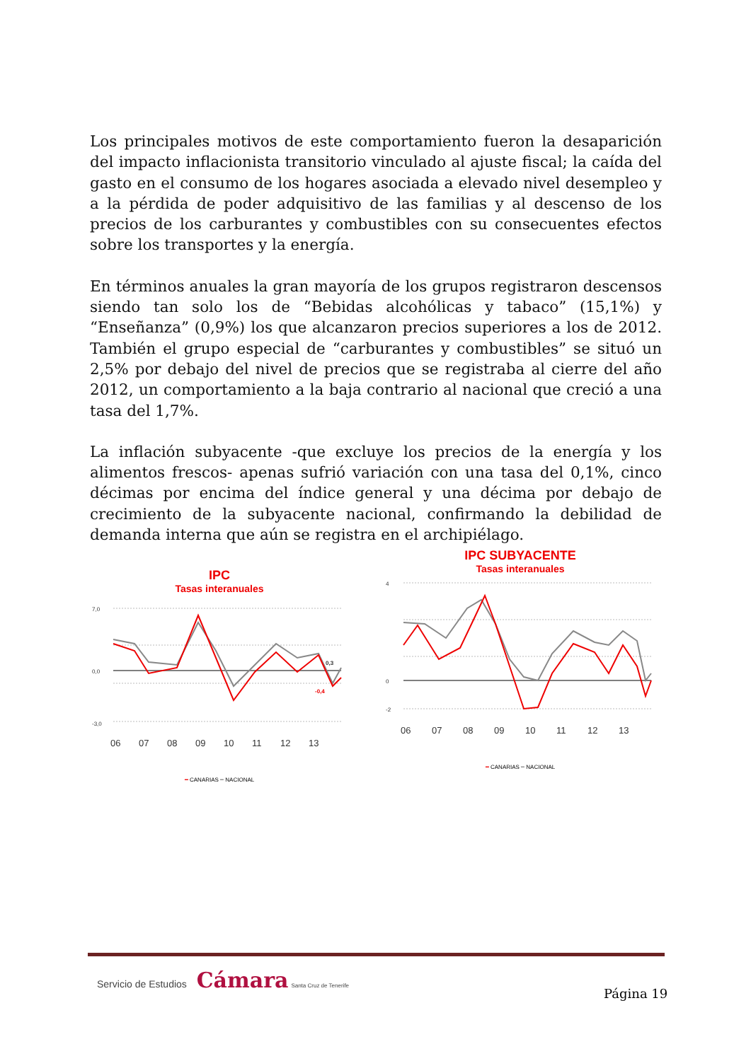Los principales motivos de este comportamiento fueron la desaparición del impacto inflacionista transitorio vinculado al ajuste fiscal; la caída del gasto en el consumo de los hogares asociada a elevado nivel desempleo y a la pérdida de poder adquisitivo de las familias y al descenso de los precios de los carburantes y combustibles con su consecuentes efectos sobre los transportes y la energía.
En términos anuales la gran mayoría de los grupos registraron descensos siendo tan solo los de “Bebidas alcohólicas y tabaco” (15,1%) y “Enseñanza” (0,9%) los que alcanzaron precios superiores a los de 2012. También el grupo especial de “carburantes y combustibles” se situó un 2,5% por debajo del nivel de precios que se registraba al cierre del año 2012, un comportamiento a la baja contrario al nacional que creció a una tasa del 1,7%.
La inflación subyacente -que excluye los precios de la energía y los alimentos frescos- apenas sufrió variación con una tasa del 0,1%, cinco décimas por encima del índice general y una décima por debajo de crecimiento de la subyacente nacional, confirmando la debilidad de demanda interna que aún se registra en el archipiélago.
IPC
Tasas interanuales
7,0
0,0
-3,0
0,3
-0,4
06
07
08
09
10
11
12
13
━ CANARIAS ━ NACIONAL
IPC SUBYACENTE
Tasas interanuales
4
0
-2
06
07
08
09
10
11
12
13
━ CANARIAS ━ NACIONAL
Servicio de Estudios Cámara Santa Cruz de Tenerife
Página 19